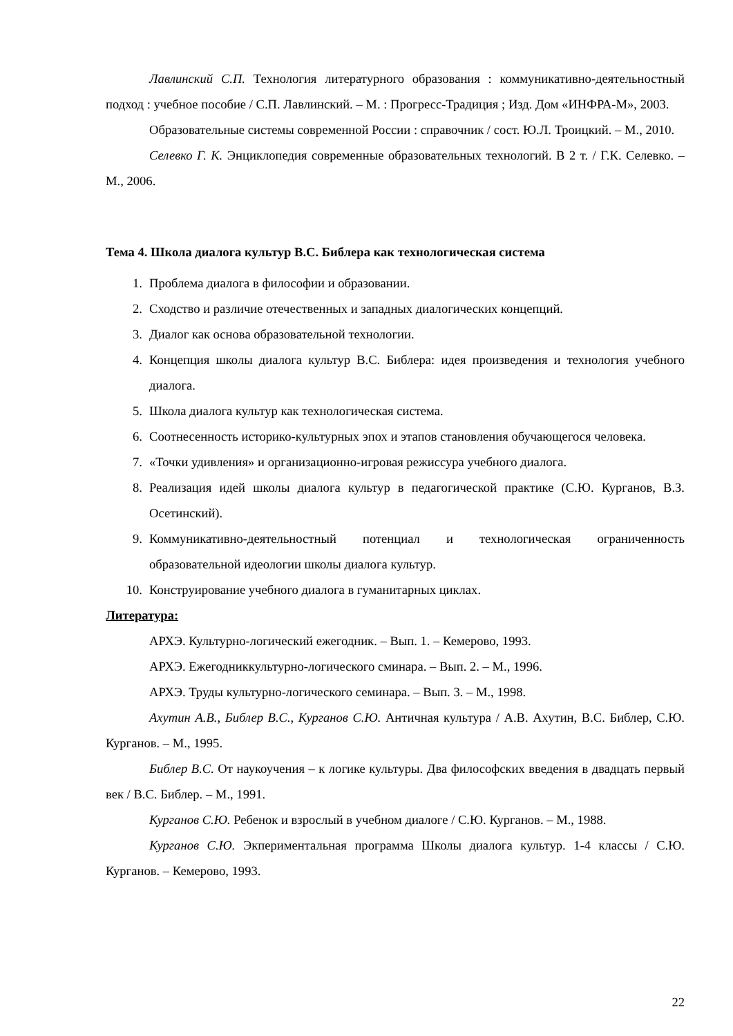Лавлинский С.П. Технология литературного образования : коммуникативно-деятельностный подход : учебное пособие / С.П. Лавлинский. – М. : Прогресс-Традиция ; Изд. Дом «ИНФРА-М», 2003.
Образовательные системы современной России : справочник / сост. Ю.Л. Троицкий. – М., 2010.
Селевко Г. К. Энциклопедия современные образовательных технологий. В 2 т. / Г.К. Селевко. – М., 2006.
Тема 4. Школа диалога культур В.С. Библера как технологическая система
1. Проблема диалога в философии и образовании.
2. Сходство и различие отечественных и западных диалогических концепций.
3. Диалог как основа образовательной технологии.
4. Концепция школы диалога культур В.С. Библера: идея произведения и технология учебного диалога.
5. Школа диалога культур как технологическая система.
6. Соотнесенность историко-культурных эпох и этапов становления обучающегося человека.
7. «Точки удивления» и организационно-игровая режиссура учебного диалога.
8. Реализация идей школы диалога культур в педагогической практике (С.Ю. Курганов, В.З. Осетинский).
9. Коммуникативно-деятельностный потенциал и технологическая ограниченность образовательной идеологии школы диалога культур.
10. Конструирование учебного диалога в гуманитарных циклах.
Литература:
АРХЭ. Культурно-логический ежегодник. – Вып. 1. – Кемерово, 1993.
АРХЭ. Ежегодниккультурно-логического сминара. – Вып. 2. – М., 1996.
АРХЭ. Труды культурно-логического семинара. – Вып. 3. – М., 1998.
Ахутин А.В., Библер В.С., Курганов С.Ю. Античная культура / А.В. Ахутин, В.С. Библер, С.Ю. Курганов. – М., 1995.
Библер В.С. От наукоучения – к логике культуры. Два философских введения в двадцать первый век / В.С. Библер. – М., 1991.
Курганов С.Ю. Ребенок и взрослый в учебном диалоге / С.Ю. Курганов. – М., 1988.
Курганов С.Ю. Экпериментальная программа Школы диалога культур. 1-4 классы / С.Ю. Курганов. – Кемерово, 1993.
22